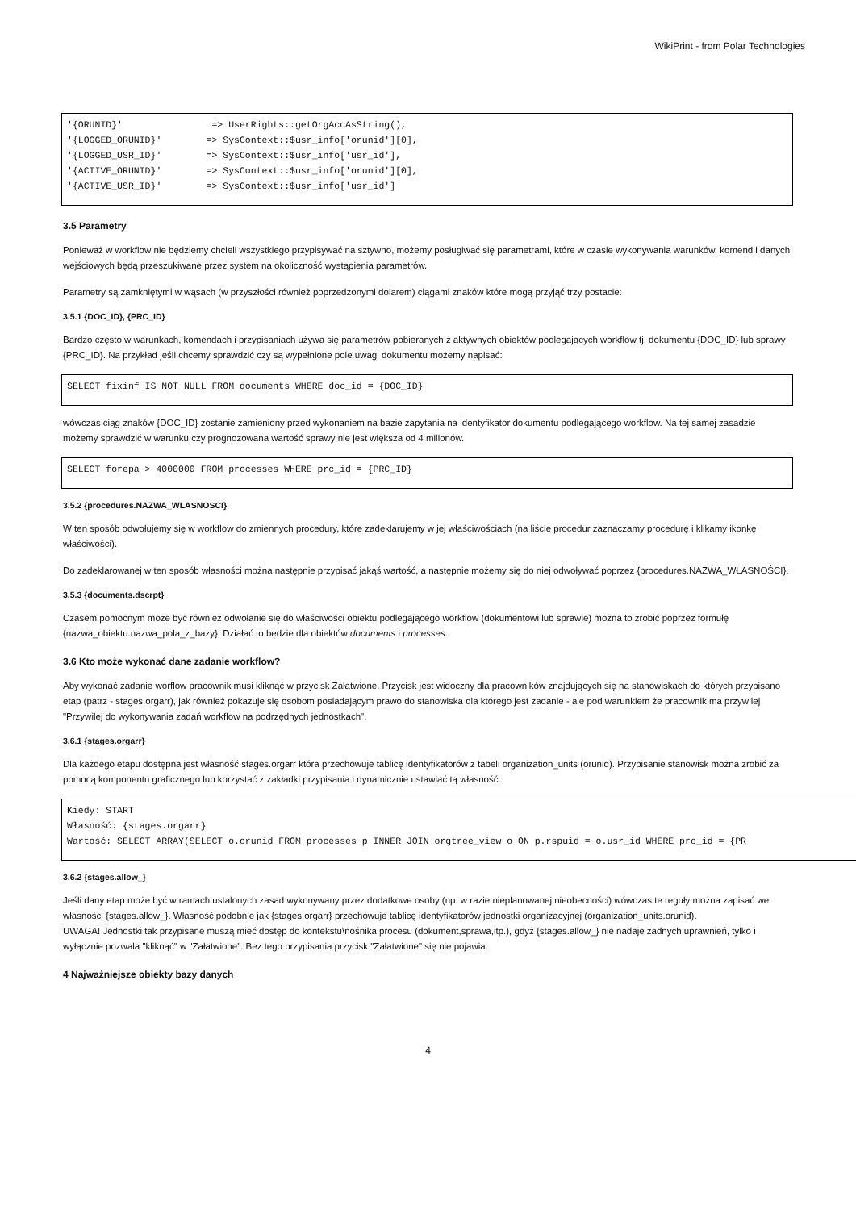WikiPrint - from Polar Technologies
'{ORUNID}'                => UserRights::getOrgAccAsString(),
'{LOGGED_ORUNID}'        => SysContext::$usr_info['orunid'][0],
'{LOGGED_USR_ID}'        => SysContext::$usr_info['usr_id'],
'{ACTIVE_ORUNID}'        => SysContext::$usr_info['orunid'][0],
'{ACTIVE_USR_ID}'        => SysContext::$usr_info['usr_id']
3.5 Parametry
Ponieważ w workflow nie będziemy chcieli wszystkiego przypisywać na sztywno, możemy posługiwać się parametrami, które w czasie wykonywania warunków, komend i danych wejściowych będą przeszukiwane przez system na okoliczność wystąpienia parametrów.
Parametry są zamkniętymi w wąsach (w przyszłości również poprzedzonymi dolarem) ciągami znaków które mogą przyjąć trzy postacie:
3.5.1 {DOC_ID}, {PRC_ID}
Bardzo często w warunkach, komendach i przypisaniach używa się parametrów pobieranych z aktywnych obiektów podlegających workflow tj. dokumentu {DOC_ID} lub sprawy {PRC_ID}. Na przykład jeśli chcemy sprawdzić czy są wypełnione pole uwagi dokumentu możemy napisać:
SELECT fixinf IS NOT NULL FROM documents WHERE doc_id = {DOC_ID}
wówczas ciąg znaków {DOC_ID} zostanie zamieniony przed wykonaniem na bazie zapytania na identyfikator dokumentu podlegającego workflow. Na tej samej zasadzie możemy sprawdzić w warunku czy prognozowana wartość sprawy nie jest większa od 4 milionów.
SELECT forepa > 4000000 FROM processes WHERE prc_id = {PRC_ID}
3.5.2 {procedures.NAZWA_WLASNOSCI}
W ten sposób odwołujemy się w workflow do zmiennych procedury, które zadeklarujemy w jej właściwościach (na liście procedur zaznaczamy procedurę i klikamy ikonkę właściwości).
Do zadeklarowanej w ten sposób własności można następnie przypisać jakąś wartość, a następnie możemy się do niej odwoływać poprzez {procedures.NAZWA_WŁASNOŚCI}.
3.5.3 {documents.dscrpt}
Czasem pomocnym może być również odwołanie się do właściwości obiektu podlegającego workflow (dokumentowi lub sprawie) można to zrobić poprzez formułę {nazwa_obiektu.nazwa_pola_z_bazy}. Działać to będzie dla obiektów documents i processes.
3.6 Kto może wykonać dane zadanie workflow?
Aby wykonać zadanie worflow pracownik musi kliknąć w przycisk Załatwione. Przycisk jest widoczny dla pracowników znajdujących się na stanowiskach do których przypisano etap (patrz - stages.orgarr), jak również pokazuje się osobom posiadającym prawo do stanowiska dla którego jest zadanie - ale pod warunkiem że pracownik ma przywilej "Przywilej do wykonywania zadań workflow na podrzędnych jednostkach".
3.6.1 {stages.orgarr}
Dla każdego etapu dostępna jest własność stages.orgarr która przechowuje tablicę identyfikatorów z tabeli organization_units (orunid). Przypisanie stanowisk można zrobić za pomocą komponentu graficznego lub korzystać z zakładki przypisania i dynamicznie ustawiać tą własność:
Kiedy: START
Własność: {stages.orgarr}
Wartość: SELECT ARRAY(SELECT o.orunid FROM processes p INNER JOIN orgtree_view o ON p.rspuid = o.usr_id WHERE prc_id = {PR
3.6.2 {stages.allow_}
Jeśli dany etap może być w ramach ustalonych zasad wykonywany przez dodatkowe osoby (np. w razie nieplanowanej nieobecności) wówczas te reguły można zapisać we własności {stages.allow_}. Własność podobnie jak {stages.orgarr} przechowuje tablicę identyfikatorów jednostki organizacyjnej (organization_units.orunid).
UWAGA! Jednostki tak przypisane muszą mieć dostęp do kontekstu\nośnika procesu (dokument,sprawa,itp.), gdyż {stages.allow_} nie nadaje żadnych uprawnień, tylko i wyłącznie pozwala "kliknąć" w "Załatwione". Bez tego przypisania przycisk "Załatwione" się nie pojawia.
4 Najważniejsze obiekty bazy danych
4